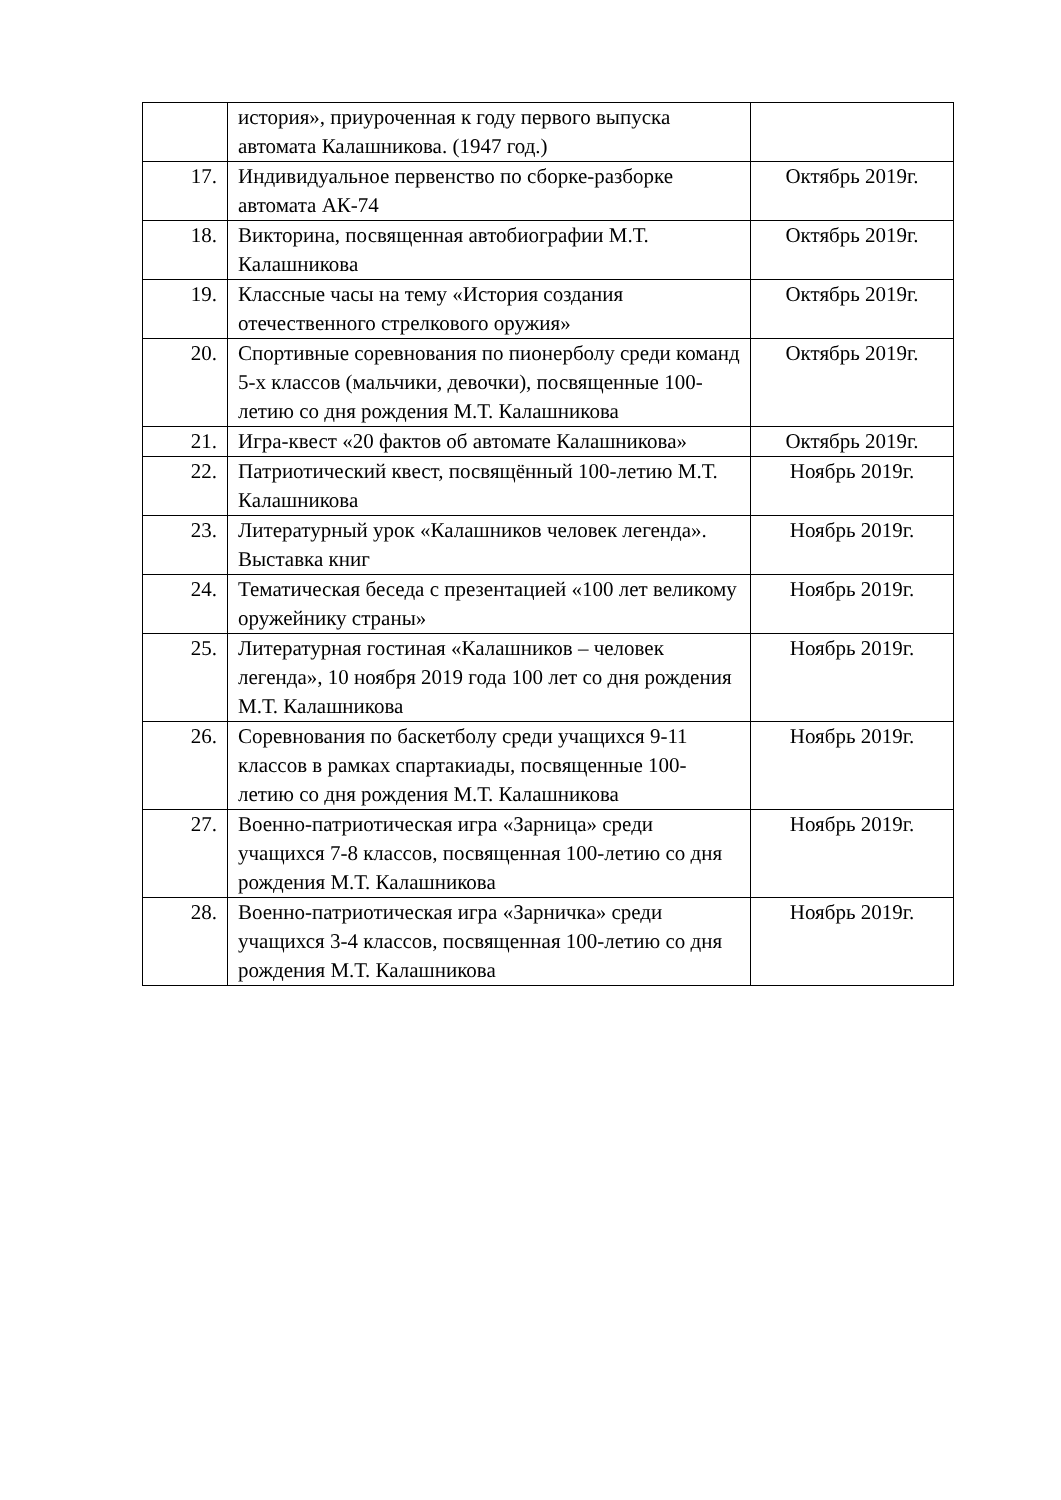| | история», приуроченная к году первого выпуска автомата Калашникова. (1947 год.) | |
| 17. | Индивидуальное первенство по сборке-разборке автомата АК-74 | Октябрь 2019г. |
| 18. | Викторина, посвященная автобиографии М.Т. Калашникова | Октябрь 2019г. |
| 19. | Классные часы на тему «История создания отечественного стрелкового оружия» | Октябрь 2019г. |
| 20. | Спортивные соревнования по пионерболу среди команд 5-х классов (мальчики, девочки), посвященные 100-летию со дня рождения М.Т. Калашникова | Октябрь 2019г. |
| 21. | Игра-квест «20 фактов об автомате Калашникова» | Октябрь 2019г. |
| 22. | Патриотический квест, посвящённый 100-летию М.Т. Калашникова | Ноябрь 2019г. |
| 23. | Литературный урок «Калашников человек легенда». Выставка книг | Ноябрь 2019г. |
| 24. | Тематическая беседа с презентацией «100 лет великому оружейнику страны» | Ноябрь 2019г. |
| 25. | Литературная гостиная «Калашников – человек легенда», 10 ноября 2019 года 100 лет со дня рождения М.Т. Калашникова | Ноябрь 2019г. |
| 26. | Соревнования по баскетболу среди учащихся 9-11 классов в рамках спартакиады, посвященные 100-летию со дня рождения М.Т. Калашникова | Ноябрь 2019г. |
| 27. | Военно-патриотическая игра «Зарница» среди учащихся 7-8 классов, посвященная 100-летию со дня рождения М.Т. Калашникова | Ноябрь 2019г. |
| 28. | Военно-патриотическая игра «Зарничка» среди учащихся 3-4 классов, посвященная 100-летию со дня рождения М.Т. Калашникова | Ноябрь 2019г. |